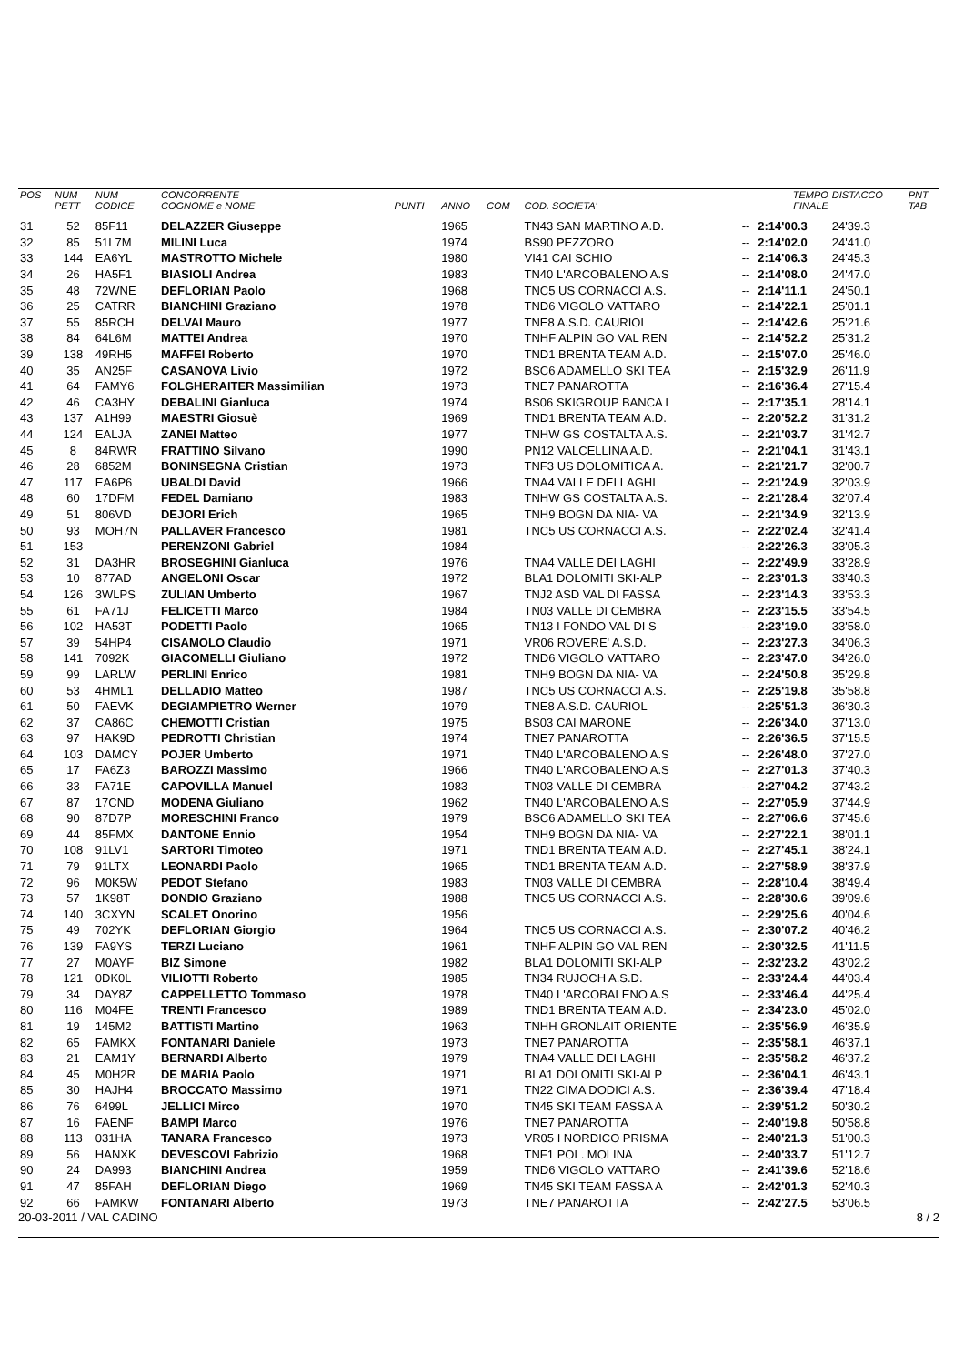| POS | NUM PETT | NUM CODICE | CONCORRENTE COGNOME e NOME | PUNTI | ANNO | COM | COD. SOCIETA' | | TEMPO FINALE | DISTACCO | PNT TAB |
| --- | --- | --- | --- | --- | --- | --- | --- | --- | --- | --- | --- |
| 31 | 52 | 85F11 | DELAZZER Giuseppe | | 1965 | | TN43 SAN MARTINO A.D. | -- | 2:14'00.3 | 24'39.3 | |
| 32 | 85 | 51L7M | MILINI Luca | | 1974 | | BS90 PEZZORO | -- | 2:14'02.0 | 24'41.0 | |
| 33 | 144 | EA6YL | MASTROTTO Michele | | 1980 | | VI41 CAI SCHIO | -- | 2:14'06.3 | 24'45.3 | |
| 34 | 26 | HA5F1 | BIASIOLI Andrea | | 1983 | | TN40 L'ARCOBALENO A.S | -- | 2:14'08.0 | 24'47.0 | |
| 35 | 48 | 72WNE | DEFLORIAN Paolo | | 1968 | | TNC5 US CORNACCI A.S. | -- | 2:14'11.1 | 24'50.1 | |
| 36 | 25 | CATRR | BIANCHINI Graziano | | 1978 | | TND6 VIGOLO VATTARO | -- | 2:14'22.1 | 25'01.1 | |
| 37 | 55 | 85RCH | DELVAI Mauro | | 1977 | | TNE8 A.S.D. CAURIOL | -- | 2:14'42.6 | 25'21.6 | |
| 38 | 84 | 64L6M | MATTEI Andrea | | 1970 | | TNHF ALPIN GO VAL REN | -- | 2:14'52.2 | 25'31.2 | |
| 39 | 138 | 49RH5 | MAFFEI Roberto | | 1970 | | TND1 BRENTA TEAM A.D. | -- | 2:15'07.0 | 25'46.0 | |
| 40 | 35 | AN25F | CASANOVA Livio | | 1972 | | BSC6 ADAMELLO SKI TEA | -- | 2:15'32.9 | 26'11.9 | |
| 41 | 64 | FAMY6 | FOLGHERAITER Massimilian | | 1973 | | TNE7 PANAROTTA | -- | 2:16'36.4 | 27'15.4 | |
| 42 | 46 | CA3HY | DEBALINI Gianluca | | 1974 | | BS06 SKIGROUP BANCA L | -- | 2:17'35.1 | 28'14.1 | |
| 43 | 137 | A1H99 | MAESTRI Giosuè | | 1969 | | TND1 BRENTA TEAM A.D. | -- | 2:20'52.2 | 31'31.2 | |
| 44 | 124 | EALJA | ZANEI Matteo | | 1977 | | TNHW GS COSTALTA A.S. | -- | 2:21'03.7 | 31'42.7 | |
| 45 | 8 | 84RWR | FRATTINO Silvano | | 1990 | | PN12 VALCELLINA A.D. | -- | 2:21'04.1 | 31'43.1 | |
| 46 | 28 | 6852M | BONINSEGNA Cristian | | 1973 | | TNF3 US DOLOMITICA A. | -- | 2:21'21.7 | 32'00.7 | |
| 47 | 117 | EA6P6 | UBALDI David | | 1966 | | TNA4 VALLE DEI LAGHI | -- | 2:21'24.9 | 32'03.9 | |
| 48 | 60 | 17DFM | FEDEL Damiano | | 1983 | | TNHW GS COSTALTA A.S. | -- | 2:21'28.4 | 32'07.4 | |
| 49 | 51 | 806VD | DEJORI Erich | | 1965 | | TNH9 BOGN DA NIA- VA | -- | 2:21'34.9 | 32'13.9 | |
| 50 | 93 | MOH7N | PALLAVER Francesco | | 1981 | | TNC5 US CORNACCI A.S. | -- | 2:22'02.4 | 32'41.4 | |
| 51 | 153 | | PERENZONI Gabriel | | 1984 | | | -- | 2:22'26.3 | 33'05.3 | |
| 52 | 31 | DA3HR | BROSEGHINI Gianluca | | 1976 | | TNA4 VALLE DEI LAGHI | -- | 2:22'49.9 | 33'28.9 | |
| 53 | 10 | 877AD | ANGELONI Oscar | | 1972 | | BLA1 DOLOMITI SKI-ALP | -- | 2:23'01.3 | 33'40.3 | |
| 54 | 126 | 3WLPS | ZULIAN Umberto | | 1967 | | TNJ2 ASD VAL DI FASSA | -- | 2:23'14.3 | 33'53.3 | |
| 55 | 61 | FA71J | FELICETTI Marco | | 1984 | | TN03 VALLE DI CEMBRA | -- | 2:23'15.5 | 33'54.5 | |
| 56 | 102 | HA53T | PODETTI Paolo | | 1965 | | TN13 I FONDO VAL DI S | -- | 2:23'19.0 | 33'58.0 | |
| 57 | 39 | 54HP4 | CISAMOLO Claudio | | 1971 | | VR06 ROVERE' A.S.D. | -- | 2:23'27.3 | 34'06.3 | |
| 58 | 141 | 7092K | GIACOMELLI Giuliano | | 1972 | | TND6 VIGOLO VATTARO | -- | 2:23'47.0 | 34'26.0 | |
| 59 | 99 | LARLW | PERLINI Enrico | | 1981 | | TNH9 BOGN DA NIA- VA | -- | 2:24'50.8 | 35'29.8 | |
| 60 | 53 | 4HML1 | DELLADIO Matteo | | 1987 | | TNC5 US CORNACCI A.S. | -- | 2:25'19.8 | 35'58.8 | |
| 61 | 50 | FAEVK | DEGIAMPIETRO Werner | | 1979 | | TNE8 A.S.D. CAURIOL | -- | 2:25'51.3 | 36'30.3 | |
| 62 | 37 | CA86C | CHEMOTTI Cristian | | 1975 | | BS03 CAI MARONE | -- | 2:26'34.0 | 37'13.0 | |
| 63 | 97 | HAK9D | PEDROTTI Christian | | 1974 | | TNE7 PANAROTTA | -- | 2:26'36.5 | 37'15.5 | |
| 64 | 103 | DAMCY | POJER Umberto | | 1971 | | TN40 L'ARCOBALENO A.S | -- | 2:26'48.0 | 37'27.0 | |
| 65 | 17 | FA6Z3 | BAROZZI Massimo | | 1966 | | TN40 L'ARCOBALENO A.S | -- | 2:27'01.3 | 37'40.3 | |
| 66 | 33 | FA71E | CAPOVILLA Manuel | | 1983 | | TN03 VALLE DI CEMBRA | -- | 2:27'04.2 | 37'43.2 | |
| 67 | 87 | 17CND | MODENA Giuliano | | 1962 | | TN40 L'ARCOBALENO A.S | -- | 2:27'05.9 | 37'44.9 | |
| 68 | 90 | 87D7P | MORESCHINI Franco | | 1979 | | BSC6 ADAMELLO SKI TEA | -- | 2:27'06.6 | 37'45.6 | |
| 69 | 44 | 85FMX | DANTONE Ennio | | 1954 | | TNH9 BOGN DA NIA- VA | -- | 2:27'22.1 | 38'01.1 | |
| 70 | 108 | 91LV1 | SARTORI Timoteo | | 1971 | | TND1 BRENTA TEAM A.D. | -- | 2:27'45.1 | 38'24.1 | |
| 71 | 79 | 91LTX | LEONARDI Paolo | | 1965 | | TND1 BRENTA TEAM A.D. | -- | 2:27'58.9 | 38'37.9 | |
| 72 | 96 | M0K5W | PEDOT Stefano | | 1983 | | TN03 VALLE DI CEMBRA | -- | 2:28'10.4 | 38'49.4 | |
| 73 | 57 | 1K98T | DONDIO Graziano | | 1988 | | TNC5 US CORNACCI A.S. | -- | 2:28'30.6 | 39'09.6 | |
| 74 | 140 | 3CXYN | SCALET Onorino | | 1956 | | | -- | 2:29'25.6 | 40'04.6 | |
| 75 | 49 | 702YK | DEFLORIAN Giorgio | | 1964 | | TNC5 US CORNACCI A.S. | -- | 2:30'07.2 | 40'46.2 | |
| 76 | 139 | FA9YS | TERZI Luciano | | 1961 | | TNHF ALPIN GO VAL REN | -- | 2:30'32.5 | 41'11.5 | |
| 77 | 27 | M0AYF | BIZ Simone | | 1982 | | BLA1 DOLOMITI SKI-ALP | -- | 2:32'23.2 | 43'02.2 | |
| 78 | 121 | 0DK0L | VILIOTTI Roberto | | 1985 | | TN34 RUJOCH A.S.D. | -- | 2:33'24.4 | 44'03.4 | |
| 79 | 34 | DAY8Z | CAPPELLETTO Tommaso | | 1978 | | TN40 L'ARCOBALENO A.S | -- | 2:33'46.4 | 44'25.4 | |
| 80 | 116 | M04FE | TRENTI Francesco | | 1989 | | TND1 BRENTA TEAM A.D. | -- | 2:34'23.0 | 45'02.0 | |
| 81 | 19 | 145M2 | BATTISTI Martino | | 1963 | | TNHH GRONLAIT ORIENTE | -- | 2:35'56.9 | 46'35.9 | |
| 82 | 65 | FAMKX | FONTANARI Daniele | | 1973 | | TNE7 PANAROTTA | -- | 2:35'58.1 | 46'37.1 | |
| 83 | 21 | EAM1Y | BERNARDI Alberto | | 1979 | | TNA4 VALLE DEI LAGHI | -- | 2:35'58.2 | 46'37.2 | |
| 84 | 45 | M0H2R | DE MARIA Paolo | | 1971 | | BLA1 DOLOMITI SKI-ALP | -- | 2:36'04.1 | 46'43.1 | |
| 85 | 30 | HAJH4 | BROCCATO Massimo | | 1971 | | TN22 CIMA DODICI A.S. | -- | 2:36'39.4 | 47'18.4 | |
| 86 | 76 | 6499L | JELLICI Mirco | | 1970 | | TN45 SKI TEAM FASSA A | -- | 2:39'51.2 | 50'30.2 | |
| 87 | 16 | FAENF | BAMPI Marco | | 1976 | | TNE7 PANAROTTA | -- | 2:40'19.8 | 50'58.8 | |
| 88 | 113 | 031HA | TANARA Francesco | | 1973 | | VR05 I NORDICO PRISMA | -- | 2:40'21.3 | 51'00.3 | |
| 89 | 56 | HANXK | DEVESCOVI Fabrizio | | 1968 | | TNF1 POL. MOLINA | -- | 2:40'33.7 | 51'12.7 | |
| 90 | 24 | DA993 | BIANCHINI Andrea | | 1959 | | TND6 VIGOLO VATTARO | -- | 2:41'39.6 | 52'18.6 | |
| 91 | 47 | 85FAH | DEFLORIAN Diego | | 1969 | | TN45 SKI TEAM FASSA A | -- | 2:42'01.3 | 52'40.3 | |
| 92 | 66 | FAMKW | FONTANARI Alberto | | 1973 | | TNE7 PANAROTTA | -- | 2:42'27.5 | 53'06.5 | |
20-03-2011 / VAL CADINO 8 / 2